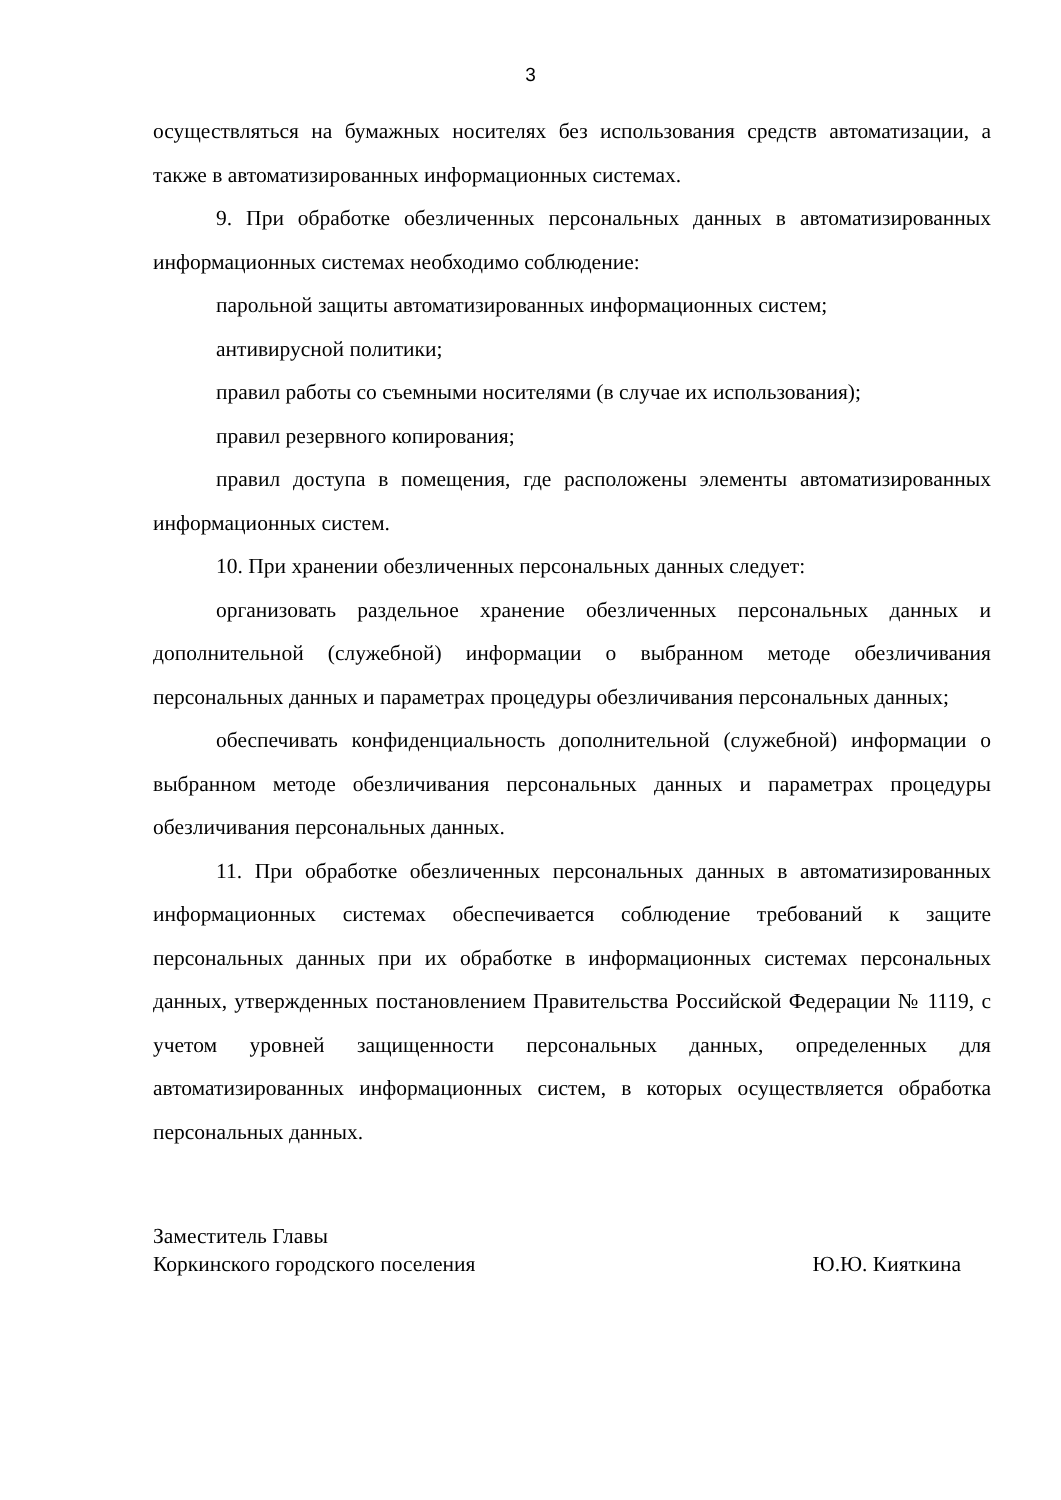3
осуществляться на бумажных носителях без использования средств автоматизации, а также в автоматизированных информационных системах.
9. При обработке обезличенных персональных данных в автоматизированных информационных системах необходимо соблюдение:
парольной защиты автоматизированных информационных систем;
антивирусной политики;
правил работы со съемными носителями (в случае их использования);
правил резервного копирования;
правил доступа в помещения, где расположены элементы автоматизированных информационных систем.
10. При хранении обезличенных персональных данных следует:
организовать раздельное хранение обезличенных персональных данных и дополнительной (служебной) информации о выбранном методе обезличивания персональных данных и параметрах процедуры обезличивания персональных данных;
обеспечивать конфиденциальность дополнительной (служебной) информации о выбранном методе обезличивания персональных данных и параметрах процедуры обезличивания персональных данных.
11. При обработке обезличенных персональных данных в автоматизированных информационных системах обеспечивается соблюдение требований к защите персональных данных при их обработке в информационных системах персональных данных, утвержденных постановлением Правительства Российской Федерации № 1119, с учетом уровней защищенности персональных данных, определенных для автоматизированных информационных систем, в которых осуществляется обработка персональных данных.
Заместитель Главы
Коркинского городского поселения Ю.Ю. Кияткина